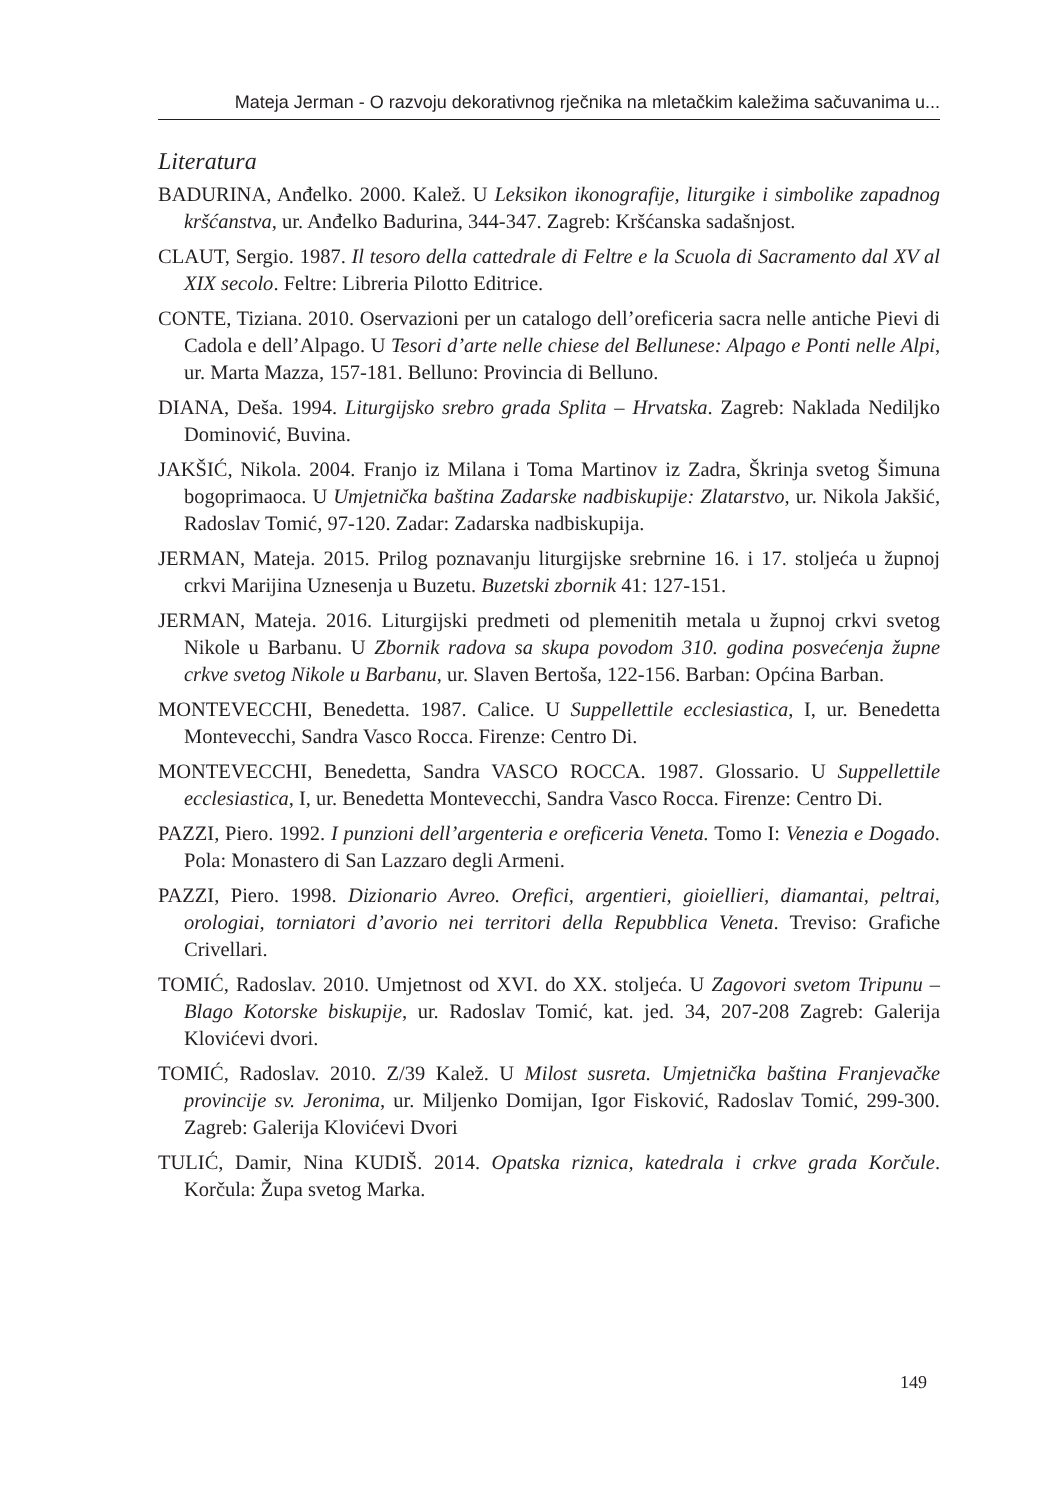Mateja Jerman - O razvoju dekorativnog rječnika na mletačkim kaležima sačuvanima u...
Literatura
BADURINA, Anđelko. 2000. Kalež. U Leksikon ikonografije, liturgike i simbolike zapadnog kršćanstva, ur. Anđelko Badurina, 344-347. Zagreb: Kršćanska sadašnjost.
CLAUT, Sergio. 1987. Il tesoro della cattedrale di Feltre e la Scuola di Sacramento dal XV al XIX secolo. Feltre: Libreria Pilotto Editrice.
CONTE, Tiziana. 2010. Oservazioni per un catalogo dell’oreficeria sacra nelle antiche Pievi di Cadola e dell’Alpago. U Tesori d’arte nelle chiese del Bellunese: Alpago e Ponti nelle Alpi, ur. Marta Mazza, 157-181. Belluno: Provincia di Belluno.
DIANA, Deša. 1994. Liturgijsko srebro grada Splita – Hrvatska. Zagreb: Naklada Nediljko Dominović, Buvina.
JAKŠIĆ, Nikola. 2004. Franjo iz Milana i Toma Martinov iz Zadra, Škrinja svetog Šimuna bogoprimaoca. U Umjetnička baština Zadarske nadbiskupije: Zlatarstvo, ur. Nikola Jakšić, Radoslav Tomić, 97-120. Zadar: Zadarska nadbiskupija.
JERMAN, Mateja. 2015. Prilog poznavanju liturgijske srebrnine 16. i 17. stoljeća u župnoj crkvi Marijina Uznesenja u Buzetu. Buzetski zbornik 41: 127-151.
JERMAN, Mateja. 2016. Liturgijski predmeti od plemenitih metala u župnoj crkvi svetog Nikole u Barbanu. U Zbornik radova sa skupa povodom 310. godina posvećenja župne crkve svetog Nikole u Barbanu, ur. Slaven Bertoša, 122-156. Barban: Općina Barban.
MONTEVECCHI, Benedetta. 1987. Calice. U Suppellettile ecclesiastica, I, ur. Benedetta Montevecchi, Sandra Vasco Rocca. Firenze: Centro Di.
MONTEVECCHI, Benedetta, Sandra VASCO ROCCA. 1987. Glossario. U Suppellettile ecclesiastica, I, ur. Benedetta Montevecchi, Sandra Vasco Rocca. Firenze: Centro Di.
PAZZI, Piero. 1992. I punzioni dell’argenteria e oreficeria Veneta. Tomo I: Venezia e Dogado. Pola: Monastero di San Lazzaro degli Armeni.
PAZZI, Piero. 1998. Dizionario Avreo. Orefici, argentieri, gioiellieri, diamantai, peltrai, orologiai, torniatori d’avorio nei territori della Repubblica Veneta. Treviso: Grafiche Crivellari.
TOMIĆ, Radoslav. 2010. Umjetnost od XVI. do XX. stoljeća. U Zagovori svetom Tripunu – Blago Kotorske biskupije, ur. Radoslav Tomić, kat. jed. 34, 207-208 Zagreb: Galerija Klovićevi dvori.
TOMIĆ, Radoslav. 2010. Z/39 Kalež. U Milost susreta. Umjetnička baština Franjevačke provincije sv. Jeronima, ur. Miljenko Domijan, Igor Fisković, Radoslav Tomić, 299-300. Zagreb: Galerija Klovićevi Dvori
TULIĆ, Damir, Nina KUDIŠ. 2014. Opatska riznica, katedrala i crkve grada Korčule. Korčula: Župa svetog Marka.
149